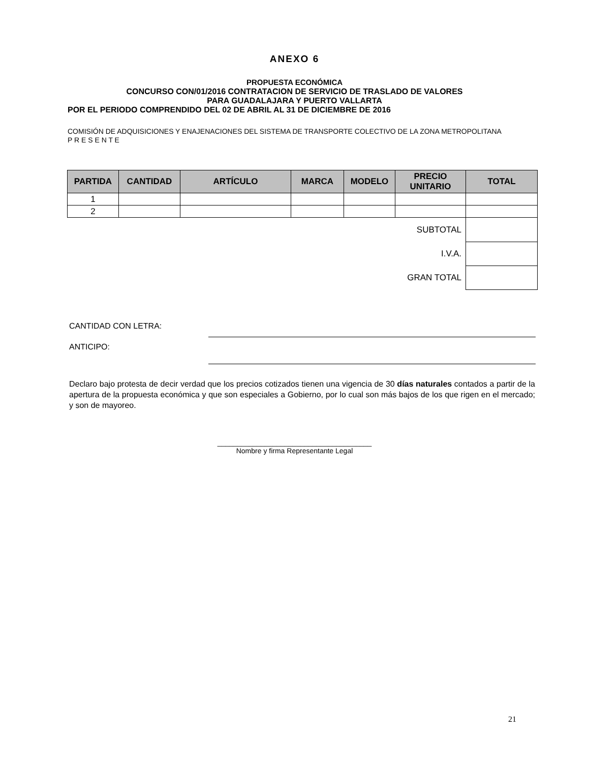ANEXO 6
PROPUESTA ECONÓMICA
CONCURSO CON/01/2016 CONTRATACION DE SERVICIO DE TRASLADO DE VALORES
PARA GUADALAJARA Y PUERTO VALLARTA
POR EL PERIODO COMPRENDIDO DEL 02 DE ABRIL AL 31 DE DICIEMBRE DE 2016
COMISIÓN DE ADQUISICIONES Y ENAJENACIONES DEL SISTEMA DE TRANSPORTE COLECTIVO DE LA ZONA METROPOLITANA
P R E S E N T E
| PARTIDA | CANTIDAD | ARTÍCULO | MARCA | MODELO | PRECIO UNITARIO | TOTAL |
| --- | --- | --- | --- | --- | --- | --- |
| 1 | | | | | | |
| 2 | | | | | | |
| SUBTOTAL | | | | | | |
| I.V.A. | | | | | | |
| GRAN TOTAL | | | | | | |
CANTIDAD CON LETRA:
ANTICIPO:
Declaro bajo protesta de decir verdad que los precios cotizados tienen una vigencia de 30 días naturales contados a partir de la apertura de la propuesta económica y que son especiales a Gobierno, por lo cual son más bajos de los que rigen en el mercado; y son de mayoreo.
_______________________________________
Nombre y firma Representante Legal
21